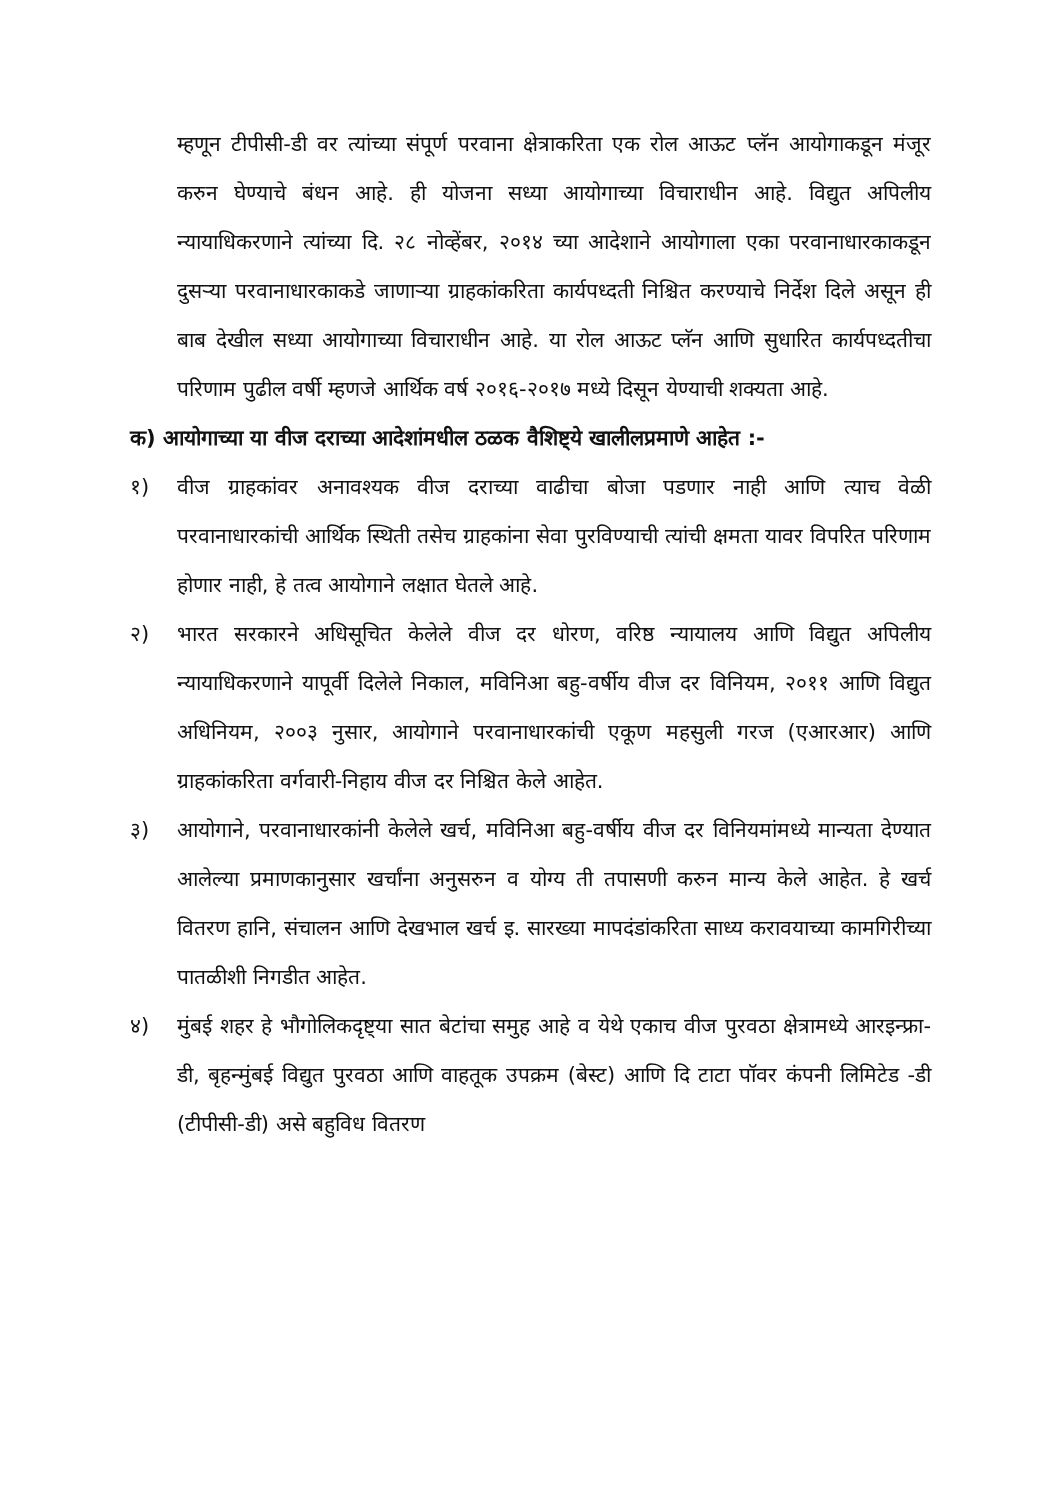म्हणून टीपीसी-डी वर त्यांच्या संपूर्ण परवाना क्षेत्राकरिता एक रोल आऊट प्लॅन आयोगाकडून मंजूर करुन घेण्याचे बंधन आहे. ही योजना सध्या आयोगाच्या विचाराधीन आहे. विद्युत अपिलीय न्यायाधिकरणाने त्यांच्या दि. २८ नोव्हेंबर, २०१४ च्या आदेशाने आयोगाला एका परवानाधारकाकडून दुसऱ्या परवानाधारकाकडे जाणाऱ्या ग्राहकांकरिता कार्यपध्दती निश्चित करण्याचे निर्देश दिले असून ही बाब देखील सध्या आयोगाच्या विचाराधीन आहे. या रोल आऊट प्लॅन आणि सुधारित कार्यपध्दतीचा परिणाम पुढील वर्षी म्हणजे आर्थिक वर्ष २०१६-२०१७ मध्ये दिसून येण्याची शक्यता आहे.
क) आयोगाच्या या वीज दराच्या आदेशांमधील ठळक वैशिष्ट्ये खालीलप्रमाणे आहेत :-
१) वीज ग्राहकांवर अनावश्यक वीज दराच्या वाढीचा बोजा पडणार नाही आणि त्याच वेळी परवानाधारकांची आर्थिक स्थिती तसेच ग्राहकांना सेवा पुरविण्याची त्यांची क्षमता यावर विपरित परिणाम होणार नाही, हे तत्व आयोगाने लक्षात घेतले आहे.
२) भारत सरकारने अधिसूचित केलेले वीज दर धोरण, वरिष्ठ न्यायालय आणि विद्युत अपिलीय न्यायाधिकरणाने यापूर्वी दिलेले निकाल, मविनिआ बहु-वर्षीय वीज दर विनियम, २०११ आणि विद्युत अधिनियम, २००३ नुसार, आयोगाने परवानाधारकांची एकूण महसुली गरज (एआरआर) आणि ग्राहकांकरिता वर्गवारी-निहाय वीज दर निश्चित केले आहेत.
३) आयोगाने, परवानाधारकांनी केलेले खर्च, मविनिआ बहु-वर्षीय वीज दर विनियमांमध्ये मान्यता देण्यात आलेल्या प्रमाणकानुसार खर्चांना अनुसरुन व योग्य ती तपासणी करुन मान्य केले आहेत. हे खर्च वितरण हानि, संचालन आणि देखभाल खर्च इ. सारख्या मापदंडांकरिता साध्य करावयाच्या कामगिरीच्या पातळीशी निगडीत आहेत.
४) मुंबई शहर हे भौगोलिकदृष्ट्या सात बेटांचा समुह आहे व येथे एकाच वीज पुरवठा क्षेत्रामध्ये आरइन्फ्रा-डी, बृहन्मुंबई विद्युत पुरवठा आणि वाहतूक उपक्रम (बेस्ट) आणि दि टाटा पॉवर कंपनी लिमिटेड -डी (टीपीसी-डी) असे बहुविध वितरण